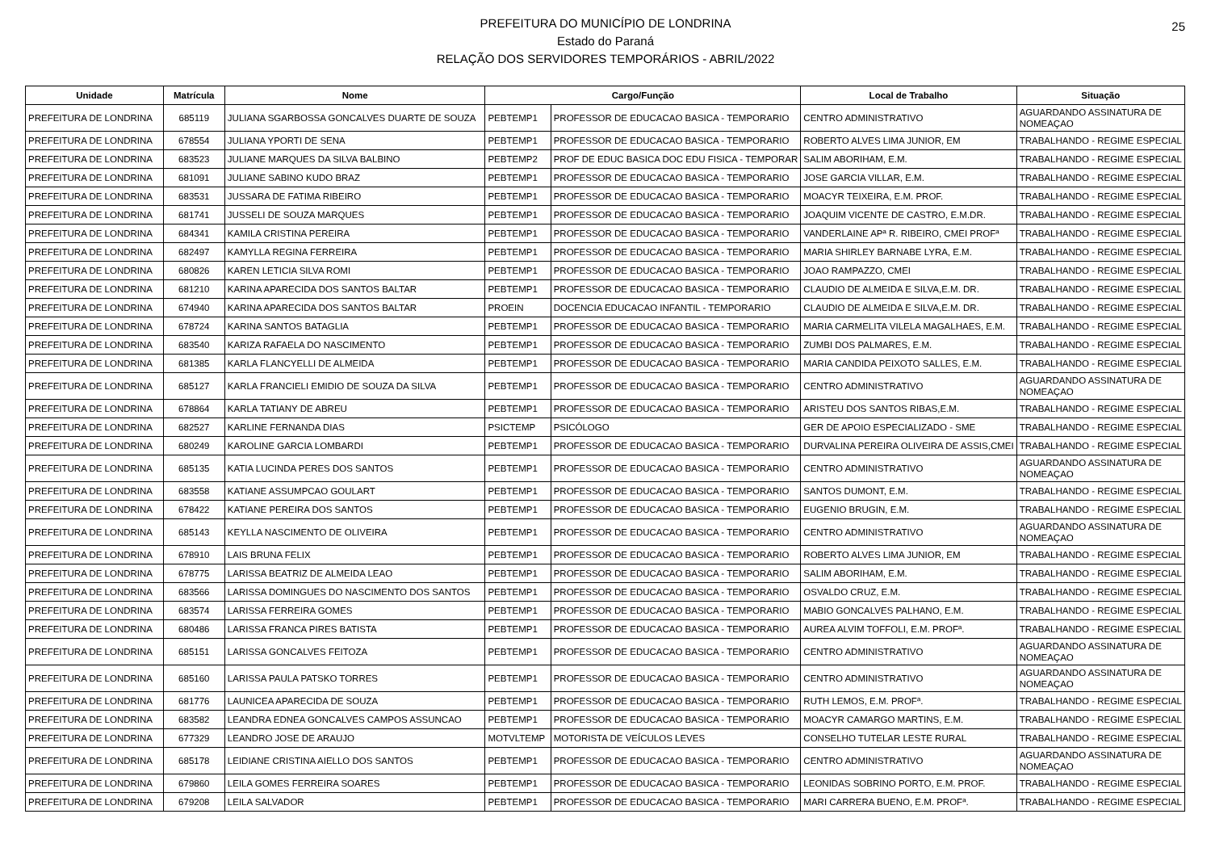25
PREFEITURA DO MUNICÍPIO DE LONDRINA
Estado do Paraná
RELAÇÃO DOS SERVIDORES TEMPORÁRIOS - ABRIL/2022
| Unidade | Matrícula | Nome | Cargo/Função | | Local de Trabalho | Situação |
| --- | --- | --- | --- | --- | --- | --- |
| PREFEITURA DE LONDRINA | 685119 | JULIANA SGARBOSSA GONCALVES DUARTE DE SOUZA | PEBTEMP1 | PROFESSOR DE EDUCACAO BASICA - TEMPORARIO | CENTRO ADMINISTRATIVO | AGUARDANDO ASSINATURA DE NOMEAÇAO |
| PREFEITURA DE LONDRINA | 678554 | JULIANA YPORTI DE SENA | PEBTEMP1 | PROFESSOR DE EDUCACAO BASICA - TEMPORARIO | ROBERTO ALVES LIMA JUNIOR, EM | TRABALHANDO - REGIME ESPECIAL |
| PREFEITURA DE LONDRINA | 683523 | JULIANE MARQUES DA SILVA BALBINO | PEBTEMP2 | PROF DE EDUC BASICA DOC EDU FISICA - TEMPORAR | SALIM ABORIHAM, E.M. | TRABALHANDO - REGIME ESPECIAL |
| PREFEITURA DE LONDRINA | 681091 | JULIANE SABINO KUDO BRAZ | PEBTEMP1 | PROFESSOR DE EDUCACAO BASICA - TEMPORARIO | JOSE GARCIA VILLAR, E.M. | TRABALHANDO - REGIME ESPECIAL |
| PREFEITURA DE LONDRINA | 683531 | JUSSARA DE FATIMA RIBEIRO | PEBTEMP1 | PROFESSOR DE EDUCACAO BASICA - TEMPORARIO | MOACYR TEIXEIRA, E.M. PROF. | TRABALHANDO - REGIME ESPECIAL |
| PREFEITURA DE LONDRINA | 681741 | JUSSELI DE SOUZA MARQUES | PEBTEMP1 | PROFESSOR DE EDUCACAO BASICA - TEMPORARIO | JOAQUIM VICENTE DE CASTRO, E.M.DR. | TRABALHANDO - REGIME ESPECIAL |
| PREFEITURA DE LONDRINA | 684341 | KAMILA CRISTINA PEREIRA | PEBTEMP1 | PROFESSOR DE EDUCACAO BASICA - TEMPORARIO | VANDERLAINE APª R. RIBEIRO, CMEI PROFª | TRABALHANDO - REGIME ESPECIAL |
| PREFEITURA DE LONDRINA | 682497 | KAMYLLA REGINA FERREIRA | PEBTEMP1 | PROFESSOR DE EDUCACAO BASICA - TEMPORARIO | MARIA SHIRLEY BARNABE LYRA, E.M. | TRABALHANDO - REGIME ESPECIAL |
| PREFEITURA DE LONDRINA | 680826 | KAREN LETICIA SILVA ROMI | PEBTEMP1 | PROFESSOR DE EDUCACAO BASICA - TEMPORARIO | JOAO RAMPAZZO, CMEI | TRABALHANDO - REGIME ESPECIAL |
| PREFEITURA DE LONDRINA | 681210 | KARINA APARECIDA DOS SANTOS BALTAR | PEBTEMP1 | PROFESSOR DE EDUCACAO BASICA - TEMPORARIO | CLAUDIO DE ALMEIDA E SILVA,E.M. DR. | TRABALHANDO - REGIME ESPECIAL |
| PREFEITURA DE LONDRINA | 674940 | KARINA APARECIDA DOS SANTOS BALTAR | PROEIN | DOCENCIA EDUCACAO INFANTIL - TEMPORARIO | CLAUDIO DE ALMEIDA E SILVA,E.M. DR. | TRABALHANDO - REGIME ESPECIAL |
| PREFEITURA DE LONDRINA | 678724 | KARINA SANTOS BATAGLIA | PEBTEMP1 | PROFESSOR DE EDUCACAO BASICA - TEMPORARIO | MARIA CARMELITA VILELA MAGALHAES, E.M. | TRABALHANDO - REGIME ESPECIAL |
| PREFEITURA DE LONDRINA | 683540 | KARIZA RAFAELA DO NASCIMENTO | PEBTEMP1 | PROFESSOR DE EDUCACAO BASICA - TEMPORARIO | ZUMBI DOS PALMARES, E.M. | TRABALHANDO - REGIME ESPECIAL |
| PREFEITURA DE LONDRINA | 681385 | KARLA FLANCYELLI DE ALMEIDA | PEBTEMP1 | PROFESSOR DE EDUCACAO BASICA - TEMPORARIO | MARIA CANDIDA PEIXOTO SALLES, E.M. | TRABALHANDO - REGIME ESPECIAL |
| PREFEITURA DE LONDRINA | 685127 | KARLA FRANCIELI EMIDIO DE SOUZA DA SILVA | PEBTEMP1 | PROFESSOR DE EDUCACAO BASICA - TEMPORARIO | CENTRO ADMINISTRATIVO | AGUARDANDO ASSINATURA DE NOMEAÇAO |
| PREFEITURA DE LONDRINA | 678864 | KARLA TATIANY DE ABREU | PEBTEMP1 | PROFESSOR DE EDUCACAO BASICA - TEMPORARIO | ARISTEU DOS SANTOS RIBAS,E.M. | TRABALHANDO - REGIME ESPECIAL |
| PREFEITURA DE LONDRINA | 682527 | KARLINE FERNANDA DIAS | PSICTEMP | PSICÓLOGO | GER DE APOIO ESPECIALIZADO - SME | TRABALHANDO - REGIME ESPECIAL |
| PREFEITURA DE LONDRINA | 680249 | KAROLINE GARCIA LOMBARDI | PEBTEMP1 | PROFESSOR DE EDUCACAO BASICA - TEMPORARIO | DURVALINA PEREIRA OLIVEIRA DE ASSIS,CMEI | TRABALHANDO - REGIME ESPECIAL |
| PREFEITURA DE LONDRINA | 685135 | KATIA LUCINDA PERES DOS SANTOS | PEBTEMP1 | PROFESSOR DE EDUCACAO BASICA - TEMPORARIO | CENTRO ADMINISTRATIVO | AGUARDANDO ASSINATURA DE NOMEAÇAO |
| PREFEITURA DE LONDRINA | 683558 | KATIANE ASSUMPCAO GOULART | PEBTEMP1 | PROFESSOR DE EDUCACAO BASICA - TEMPORARIO | SANTOS DUMONT, E.M. | TRABALHANDO - REGIME ESPECIAL |
| PREFEITURA DE LONDRINA | 678422 | KATIANE PEREIRA DOS SANTOS | PEBTEMP1 | PROFESSOR DE EDUCACAO BASICA - TEMPORARIO | EUGENIO BRUGIN, E.M. | TRABALHANDO - REGIME ESPECIAL |
| PREFEITURA DE LONDRINA | 685143 | KEYLLA NASCIMENTO DE OLIVEIRA | PEBTEMP1 | PROFESSOR DE EDUCACAO BASICA - TEMPORARIO | CENTRO ADMINISTRATIVO | AGUARDANDO ASSINATURA DE NOMEAÇAO |
| PREFEITURA DE LONDRINA | 678910 | LAIS BRUNA FELIX | PEBTEMP1 | PROFESSOR DE EDUCACAO BASICA - TEMPORARIO | ROBERTO ALVES LIMA JUNIOR, EM | TRABALHANDO - REGIME ESPECIAL |
| PREFEITURA DE LONDRINA | 678775 | LARISSA BEATRIZ DE ALMEIDA LEAO | PEBTEMP1 | PROFESSOR DE EDUCACAO BASICA - TEMPORARIO | SALIM ABORIHAM, E.M. | TRABALHANDO - REGIME ESPECIAL |
| PREFEITURA DE LONDRINA | 683566 | LARISSA DOMINGUES DO NASCIMENTO DOS SANTOS | PEBTEMP1 | PROFESSOR DE EDUCACAO BASICA - TEMPORARIO | OSVALDO CRUZ, E.M. | TRABALHANDO - REGIME ESPECIAL |
| PREFEITURA DE LONDRINA | 683574 | LARISSA FERREIRA GOMES | PEBTEMP1 | PROFESSOR DE EDUCACAO BASICA - TEMPORARIO | MABIO GONCALVES PALHANO, E.M. | TRABALHANDO - REGIME ESPECIAL |
| PREFEITURA DE LONDRINA | 680486 | LARISSA FRANCA PIRES BATISTA | PEBTEMP1 | PROFESSOR DE EDUCACAO BASICA - TEMPORARIO | AUREA ALVIM TOFFOLI, E.M. PROFª. | TRABALHANDO - REGIME ESPECIAL |
| PREFEITURA DE LONDRINA | 685151 | LARISSA GONCALVES FEITOZA | PEBTEMP1 | PROFESSOR DE EDUCACAO BASICA - TEMPORARIO | CENTRO ADMINISTRATIVO | AGUARDANDO ASSINATURA DE NOMEAÇAO |
| PREFEITURA DE LONDRINA | 685160 | LARISSA PAULA PATSKO TORRES | PEBTEMP1 | PROFESSOR DE EDUCACAO BASICA - TEMPORARIO | CENTRO ADMINISTRATIVO | AGUARDANDO ASSINATURA DE NOMEAÇAO |
| PREFEITURA DE LONDRINA | 681776 | LAUNICEA APARECIDA DE SOUZA | PEBTEMP1 | PROFESSOR DE EDUCACAO BASICA - TEMPORARIO | RUTH LEMOS, E.M. PROFª. | TRABALHANDO - REGIME ESPECIAL |
| PREFEITURA DE LONDRINA | 683582 | LEANDRA EDNEA GONCALVES CAMPOS ASSUNCAO | PEBTEMP1 | PROFESSOR DE EDUCACAO BASICA - TEMPORARIO | MOACYR CAMARGO MARTINS, E.M. | TRABALHANDO - REGIME ESPECIAL |
| PREFEITURA DE LONDRINA | 677329 | LEANDRO JOSE DE ARAUJO | MOTVLTEMP | MOTORISTA DE VEÍCULOS LEVES | CONSELHO TUTELAR LESTE RURAL | TRABALHANDO - REGIME ESPECIAL |
| PREFEITURA DE LONDRINA | 685178 | LEIDIANE CRISTINA AIELLO DOS SANTOS | PEBTEMP1 | PROFESSOR DE EDUCACAO BASICA - TEMPORARIO | CENTRO ADMINISTRATIVO | AGUARDANDO ASSINATURA DE NOMEAÇAO |
| PREFEITURA DE LONDRINA | 679860 | LEILA GOMES FERREIRA SOARES | PEBTEMP1 | PROFESSOR DE EDUCACAO BASICA - TEMPORARIO | LEONIDAS SOBRINO PORTO, E.M. PROF. | TRABALHANDO - REGIME ESPECIAL |
| PREFEITURA DE LONDRINA | 679208 | LEILA SALVADOR | PEBTEMP1 | PROFESSOR DE EDUCACAO BASICA - TEMPORARIO | MARI CARRERA BUENO, E.M. PROFª. | TRABALHANDO - REGIME ESPECIAL |